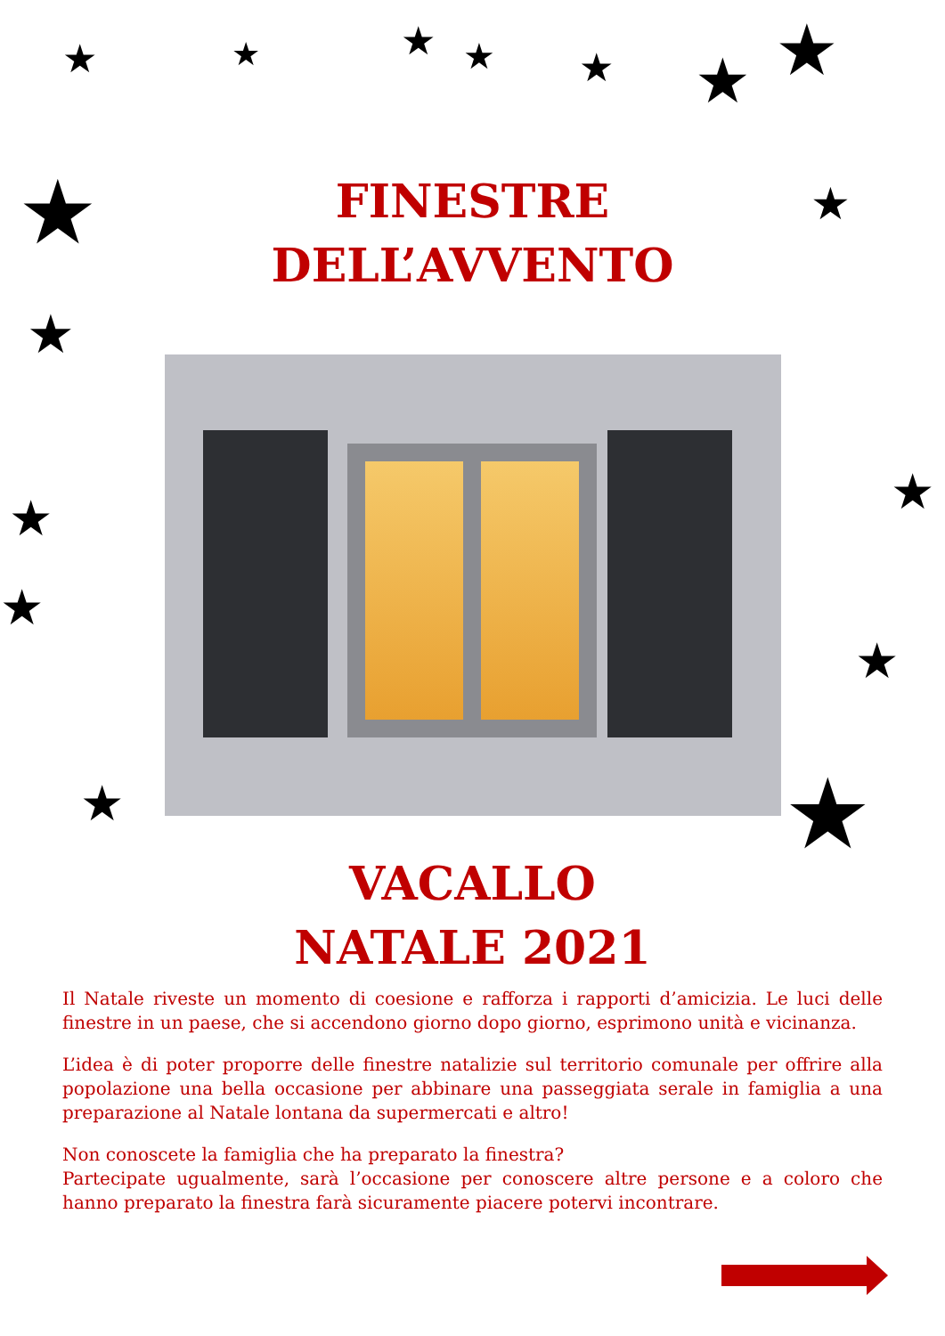★ ★ ★ ★ ★ ★ ★
★
★
★
★
★
★
★
★
★
FINESTRE
DELL’AVVENTO
VACALLO
NATALE 2021
Il Natale riveste un momento di coesione e rafforza i rapporti d’amicizia. Le luci delle finestre in un paese, che si accendono giorno dopo giorno, esprimono unità e vicinanza.
L’idea è di poter proporre delle finestre natalizie sul territorio comunale per offrire alla popolazione una bella occasione per abbinare una passeggiata serale in famiglia a una preparazione al Natale lontana da supermercati e altro!
Non conoscete la famiglia che ha preparato la finestra?
Partecipate ugualmente, sarà l’occasione per conoscere altre persone e a coloro che hanno preparato la finestra farà sicuramente piacere potervi incontrare.